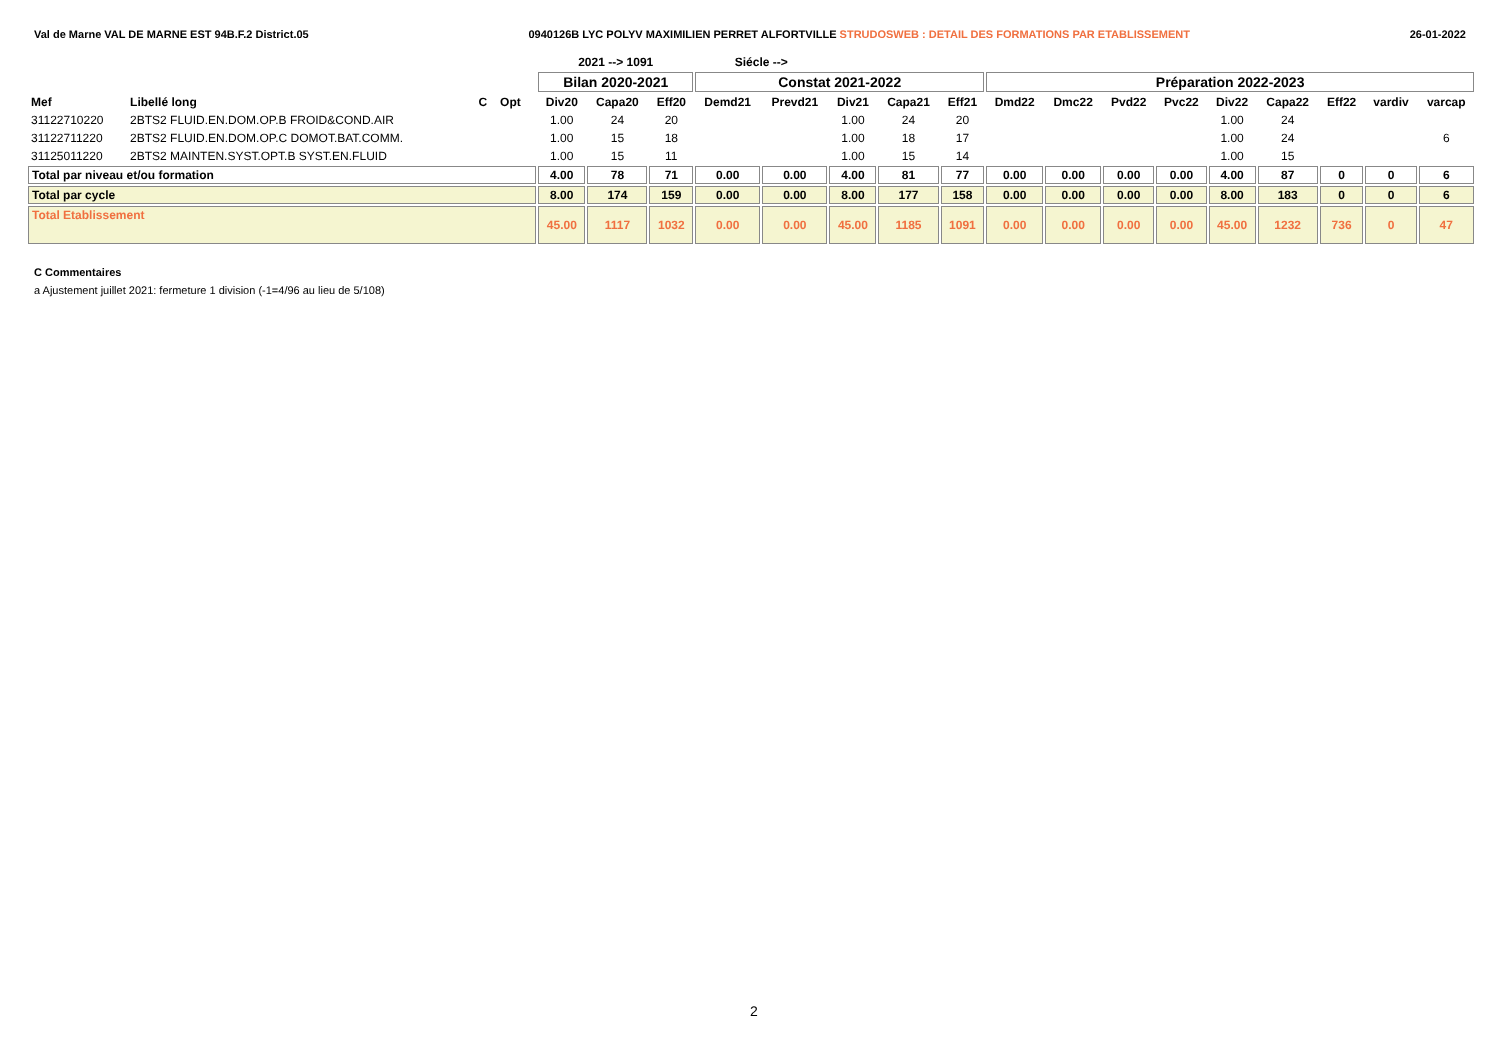Val de Marne VAL DE MARNE EST 94B.F.2 District.05 0940126B LYC POLYV MAXIMILIEN PERRET ALFORTVILLE STRUDOSWEB : DETAIL DES FORMATIONS PAR ETABLISSEMENT 26-01-2022
| | | | | | 2021 --> 1091 | | | Siécle --> | | | | | | | | | | | | | |
| --- | --- | --- | --- | --- | --- | --- | --- | --- | --- | --- | --- | --- | --- | --- | --- | --- | --- | --- | --- | --- | --- |
| | | | | | Bilan 2020-2021 | | | Constat 2021-2022 | | | | | Préparation 2022-2023 | | | | | | | | |
| Mef | Libellé long | C | Opt | | Div20 | Capa20 | Eff20 | Demd21 | Prevd21 | Div21 | Capa21 | Eff21 | Dmd22 | Dmc22 | Pvd22 | Pvc22 | Div22 | Capa22 | Eff22 | vardiv | varcap |
| 31122710220 | 2BTS2 FLUID.EN.DOM.OP.B FROID&COND.AIR | | | | 1.00 | 24 | 20 | | | 1.00 | 24 | 20 | | | | | 1.00 | 24 | | | |
| 31122711220 | 2BTS2 FLUID.EN.DOM.OP.C DOMOT.BAT.COMM. | | | | 1.00 | 15 | 18 | | | 1.00 | 18 | 17 | | | | | 1.00 | 24 | | | 6 |
| 31125011220 | 2BTS2 MAINTEN.SYST.OPT.B SYST.EN.FLUID | | | | 1.00 | 15 | 11 | | | 1.00 | 15 | 14 | | | | | 1.00 | 15 | | | |
| Total par niveau et/ou formation | | | | | 4.00 | 78 | 71 | 0.00 | 0.00 | 4.00 | 81 | 77 | 0.00 | 0.00 | 0.00 | 0.00 | 4.00 | 87 | 0 | 0 | 6 |
| Total par cycle | | | | | 8.00 | 174 | 159 | 0.00 | 0.00 | 8.00 | 177 | 158 | 0.00 | 0.00 | 0.00 | 0.00 | 8.00 | 183 | 0 | 0 | 6 |
| Total Etablissement | | | | | 45.00 | 1117 | 1032 | 0.00 | 0.00 | 45.00 | 1185 | 1091 | 0.00 | 0.00 | 0.00 | 0.00 | 45.00 | 1232 | 736 | 0 | 47 |
C Commentaires
a Ajustement juillet 2021: fermeture 1 division (-1=4/96 au lieu de 5/108)
2